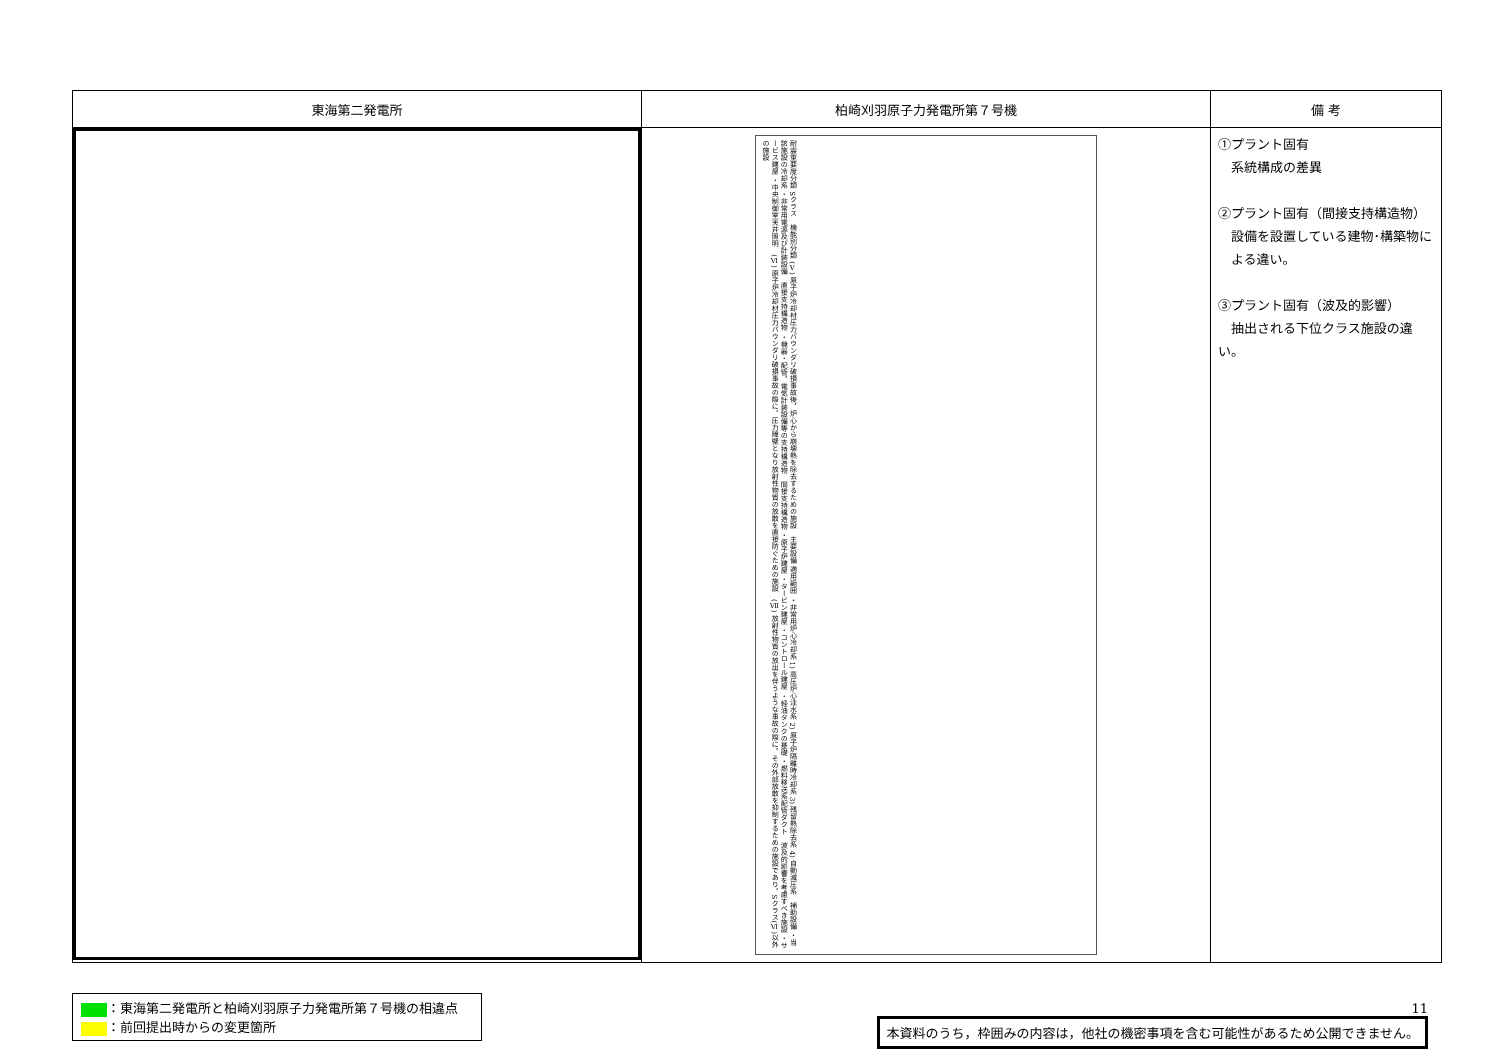| 東海第二発電所 | 柏崎刈羽原子力発電所第７号機 | 備 考 |
| --- | --- | --- |
| | 耐震重要度分類 Sクラス 機能別分類 (Ⅴ) 原子炉冷却材圧力バウンダリ破損事故後，炉心から崩壊熱を除去するための施設 主要設備 適用範囲 ・非常用炉心冷却系 1) 高圧炉心注水系 2) 原子炉隔離時冷却系 3) 残留熱除去系 4) 自動減圧系 補助設備 ・当該施設の冷却系 ・非常用電源及び計装設備 直接支持構造物 ・機器・配管，電気計装設備等の支持構造物 間接支持構造物 ・原子炉建屋 ・タービン建屋 ・コントロール建屋 ・軽油タンクの基礎 ・燃料移送系配管ダクト 波及的影響を考慮すべき施設 ・サービス建屋 ・中央制御室天井照明 (Ⅵ) 原子炉冷却材圧力バウンダリ破損事故の際に，圧力障壁となり放射性物質の放散を直接防ぐための施設 (Ⅶ) 放射性物質の放出を伴うような事故の際に，その外部放散を抑制するための施設であり，Sクラス(Ⅵ)以外の施設 | ①プラント固有 系統構成の差異 ②プラント固有（間接支持構造物） 設備を設置している建物･構築物に よる違い。 ③プラント固有（波及的影響） 抽出される下位クラス施設の違い。 |
：東海第二発電所と柏崎刈羽原子力発電所第７号機の相違点
：前回提出時からの変更箇所
11
本資料のうち，枠囲みの内容は，他社の機密事項を含む可能性があるため公開できません。